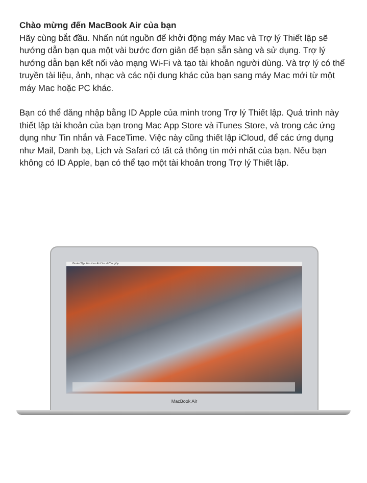Chào mừng đến MacBook Air của bạn
Hãy cùng bắt đầu. Nhấn nút nguồn để khởi động máy Mac và Trợ lý Thiết lập sẽ hướng dẫn bạn qua một vài bước đơn giản để bạn sẵn sàng và sử dụng. Trợ lý hướng dẫn bạn kết nối vào mạng Wi-Fi và tạo tài khoản người dùng. Và trợ lý có thể truyền tài liệu, ảnh, nhạc và các nội dung khác của bạn sang máy Mac mới từ một máy Mac hoặc PC khác.
Bạn có thể đăng nhập bằng ID Apple của mình trong Trợ lý Thiết lập. Quá trình này thiết lập tài khoản của bạn trong Mac App Store và iTunes Store, và trong các ứng dụng như Tin nhắn và FaceTime. Việc này cũng thiết lập iCloud, để các ứng dụng như Mail, Danh bạ, Lịch và Safari có tất cả thông tin mới nhất của bạn. Nếu bạn không có ID Apple, bạn có thể tạo một tài khoản trong Trợ lý Thiết lập.
Finder Tệp Sửa Xem Đi Cửa sổ Trợ giúp
MacBook Air